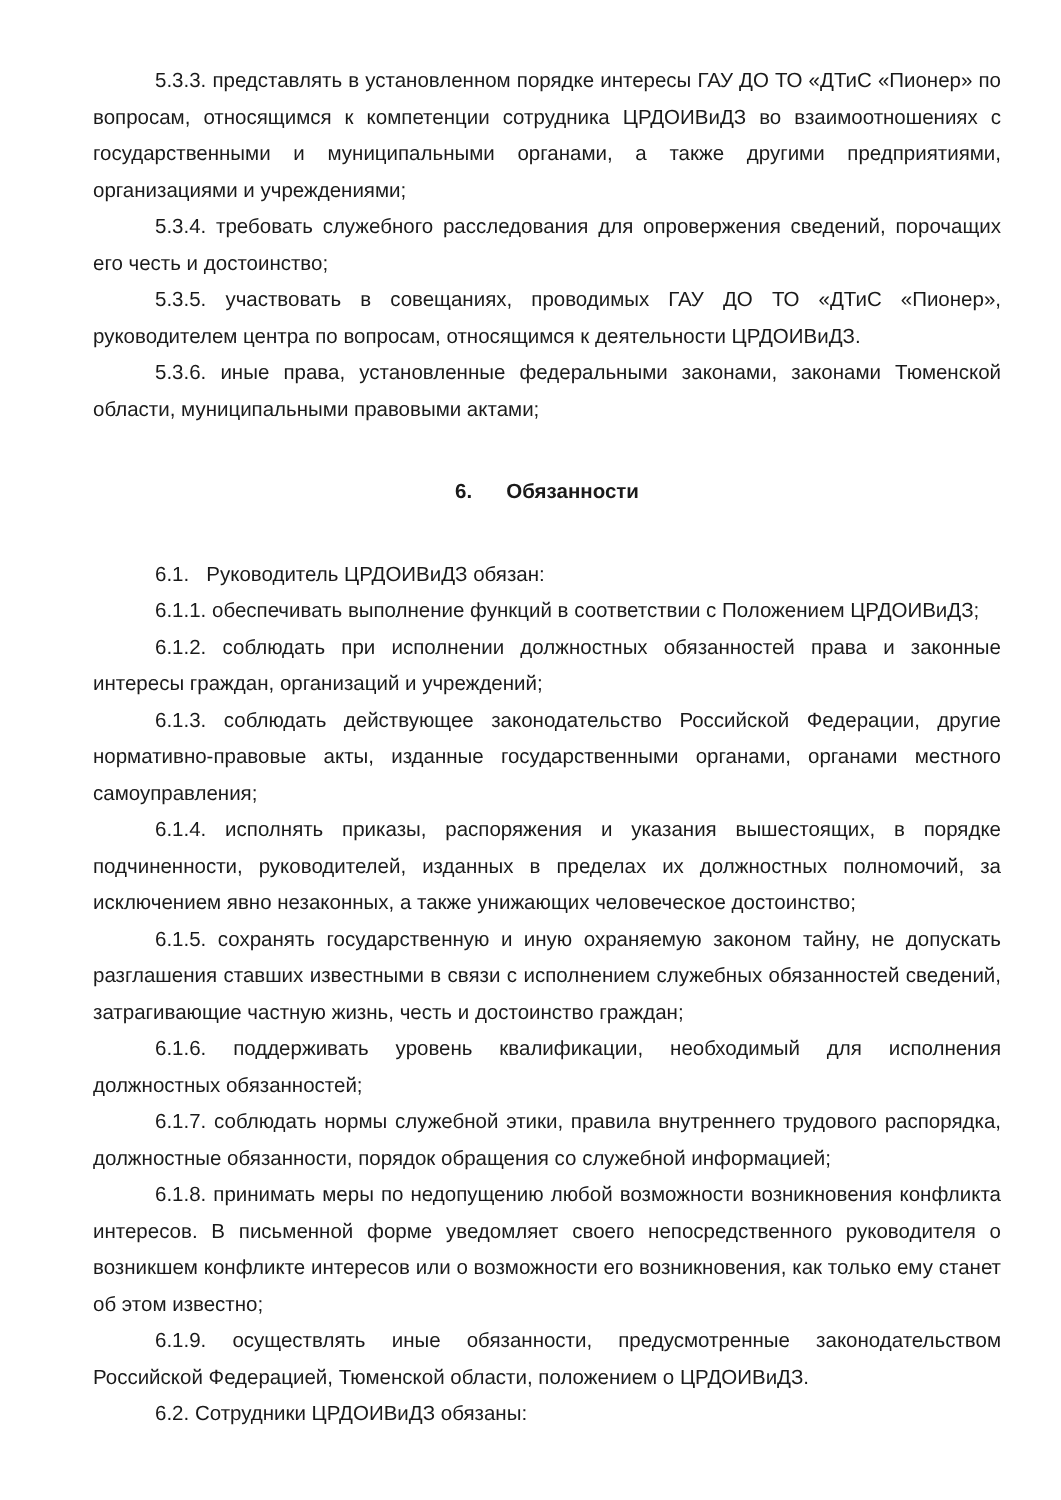5.3.3. представлять в установленном порядке интересы ГАУ ДО ТО «ДТиС «Пионер» по вопросам, относящимся к компетенции сотрудника ЦРДОИВиДЗ во взаимоотношениях с государственными и муниципальными органами, а также другими предприятиями, организациями и учреждениями;
5.3.4. требовать служебного расследования для опровержения сведений, порочащих его честь и достоинство;
5.3.5. участвовать в совещаниях, проводимых ГАУ ДО ТО «ДТиС «Пионер», руководителем центра по вопросам, относящимся к деятельности ЦРДОИВиДЗ.
5.3.6. иные права, установленные федеральными законами, законами Тюменской области, муниципальными правовыми актами;
6. Обязанности
6.1. Руководитель ЦРДОИВиДЗ обязан:
6.1.1. обеспечивать выполнение функций в соответствии с Положением ЦРДОИВиДЗ;
6.1.2. соблюдать при исполнении должностных обязанностей права и законные интересы граждан, организаций и учреждений;
6.1.3. соблюдать действующее законодательство Российской Федерации, другие нормативно-правовые акты, изданные государственными органами, органами местного самоуправления;
6.1.4. исполнять приказы, распоряжения и указания вышестоящих, в порядке подчиненности, руководителей, изданных в пределах их должностных полномочий, за исключением явно незаконных, а также унижающих человеческое достоинство;
6.1.5. сохранять государственную и иную охраняемую законом тайну, не допускать разглашения ставших известными в связи с исполнением служебных обязанностей сведений, затрагивающие частную жизнь, честь и достоинство граждан;
6.1.6. поддерживать уровень квалификации, необходимый для исполнения должностных обязанностей;
6.1.7. соблюдать нормы служебной этики, правила внутреннего трудового распорядка, должностные обязанности, порядок обращения со служебной информацией;
6.1.8. принимать меры по недопущению любой возможности возникновения конфликта интересов. В письменной форме уведомляет своего непосредственного руководителя о возникшем конфликте интересов или о возможности его возникновения, как только ему станет об этом известно;
6.1.9. осуществлять иные обязанности, предусмотренные законодательством Российской Федерацией, Тюменской области, положением о ЦРДОИВиДЗ.
6.2. Сотрудники ЦРДОИВиДЗ обязаны: